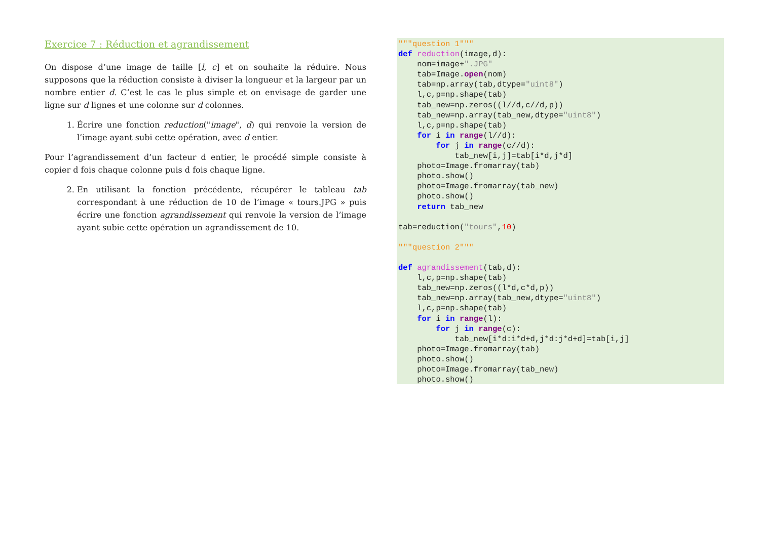Exercice 7 : Réduction et agrandissement
On dispose d’une image de taille [l, c] et on souhaite la réduire. Nous supposons que la réduction consiste à diviser la longueur et la largeur par un nombre entier d. C’est le cas le plus simple et on envisage de garder une ligne sur d lignes et une colonne sur d colonnes.
1. Écrire une fonction reduction("image", d) qui renvoie la version de l’image ayant subi cette opération, avec d entier.
Pour l’agrandissement d’un facteur d entier, le procédé simple consiste à copier d fois chaque colonne puis d fois chaque ligne.
2. En utilisant la fonction précédente, récupérer le tableau tab correspondant à une réduction de 10 de l’image « tours.JPG » puis écrire une fonction agrandissement qui renvoie la version de l’image ayant subie cette opération un agrandissement de 10.
"""question 1""" def reduction(image,d): nom=image+".JPG" tab=Image.open(nom) tab=np.array(tab,dtype="uint8") l,c,p=np.shape(tab) tab_new=np.zeros((l//d,c//d,p)) tab_new=np.array(tab_new,dtype="uint8") l,c,p=np.shape(tab) for i in range(l//d): for j in range(c//d): tab_new[i,j]=tab[i*d,j*d] photo=Image.fromarray(tab) photo.show() photo=Image.fromarray(tab_new) photo.show() return tab_new tab=reduction("tours",10) """question 2""" def agrandissement(tab,d): l,c,p=np.shape(tab) tab_new=np.zeros((l*d,c*d,p)) tab_new=np.array(tab_new,dtype="uint8") l,c,p=np.shape(tab) for i in range(l): for j in range(c): tab_new[i*d:i*d+d,j*d:j*d+d]=tab[i,j] photo=Image.fromarray(tab) photo.show() photo=Image.fromarray(tab_new) photo.show()